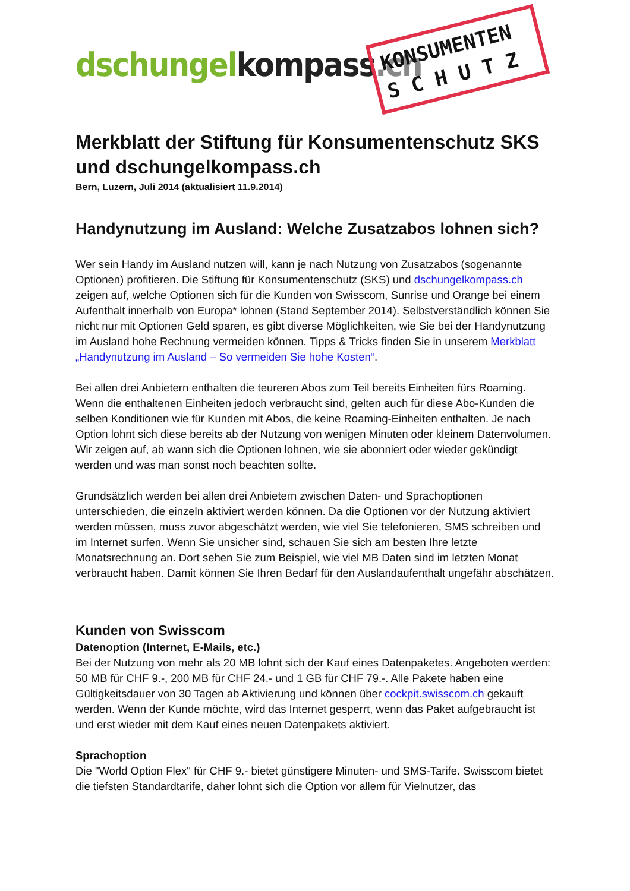dschungel kompass.ch
KONSUMENTEN
S C H U T Z
Merkblatt der Stiftung für Konsumentenschutz SKS und dschungelkompass.ch
Bern, Luzern, Juli 2014 (aktualisiert 11.9.2014)
Handynutzung im Ausland: Welche Zusatzabos lohnen sich?
Wer sein Handy im Ausland nutzen will, kann je nach Nutzung von Zusatzabos (sogenannte Optionen) profitieren. Die Stiftung für Konsumentenschutz (SKS) und dschungelkompass.ch zeigen auf, welche Optionen sich für die Kunden von Swisscom, Sunrise und Orange bei einem Aufenthalt innerhalb von Europa* lohnen (Stand September 2014). Selbstverständlich können Sie nicht nur mit Optionen Geld sparen, es gibt diverse Möglichkeiten, wie Sie bei der Handynutzung im Ausland hohe Rechnung vermeiden können. Tipps & Tricks finden Sie in unserem Merkblatt „Handynutzung im Ausland – So vermeiden Sie hohe Kosten“.
Bei allen drei Anbietern enthalten die teureren Abos zum Teil bereits Einheiten fürs Roaming. Wenn die enthaltenen Einheiten jedoch verbraucht sind, gelten auch für diese Abo-Kunden die selben Konditionen wie für Kunden mit Abos, die keine Roaming-Einheiten enthalten. Je nach Option lohnt sich diese bereits ab der Nutzung von wenigen Minuten oder kleinem Datenvolumen. Wir zeigen auf, ab wann sich die Optionen lohnen, wie sie abonniert oder wieder gekündigt werden und was man sonst noch beachten sollte.
Grundsätzlich werden bei allen drei Anbietern zwischen Daten- und Sprachoptionen unterschieden, die einzeln aktiviert werden können. Da die Optionen vor der Nutzung aktiviert werden müssen, muss zuvor abgeschätzt werden, wie viel Sie telefonieren, SMS schreiben und im Internet surfen. Wenn Sie unsicher sind, schauen Sie sich am besten Ihre letzte Monatsrechnung an. Dort sehen Sie zum Beispiel, wie viel MB Daten sind im letzten Monat verbraucht haben. Damit können Sie Ihren Bedarf für den Auslandaufenthalt ungefähr abschätzen.
Kunden von Swisscom
Datenoption (Internet, E-Mails, etc.)
Bei der Nutzung von mehr als 20 MB lohnt sich der Kauf eines Datenpaketes. Angeboten werden: 50 MB für CHF 9.-, 200 MB für CHF 24.- und 1 GB für CHF 79.-. Alle Pakete haben eine Gültigkeitsdauer von 30 Tagen ab Aktivierung und können über cockpit.swisscom.ch gekauft werden. Wenn der Kunde möchte, wird das Internet gesperrt, wenn das Paket aufgebraucht ist und erst wieder mit dem Kauf eines neuen Datenpakets aktiviert.
Sprachoption
Die "World Option Flex" für CHF 9.- bietet günstigere Minuten- und SMS-Tarife. Swisscom bietet die tiefsten Standardtarife, daher lohnt sich die Option vor allem für Vielnutzer, das